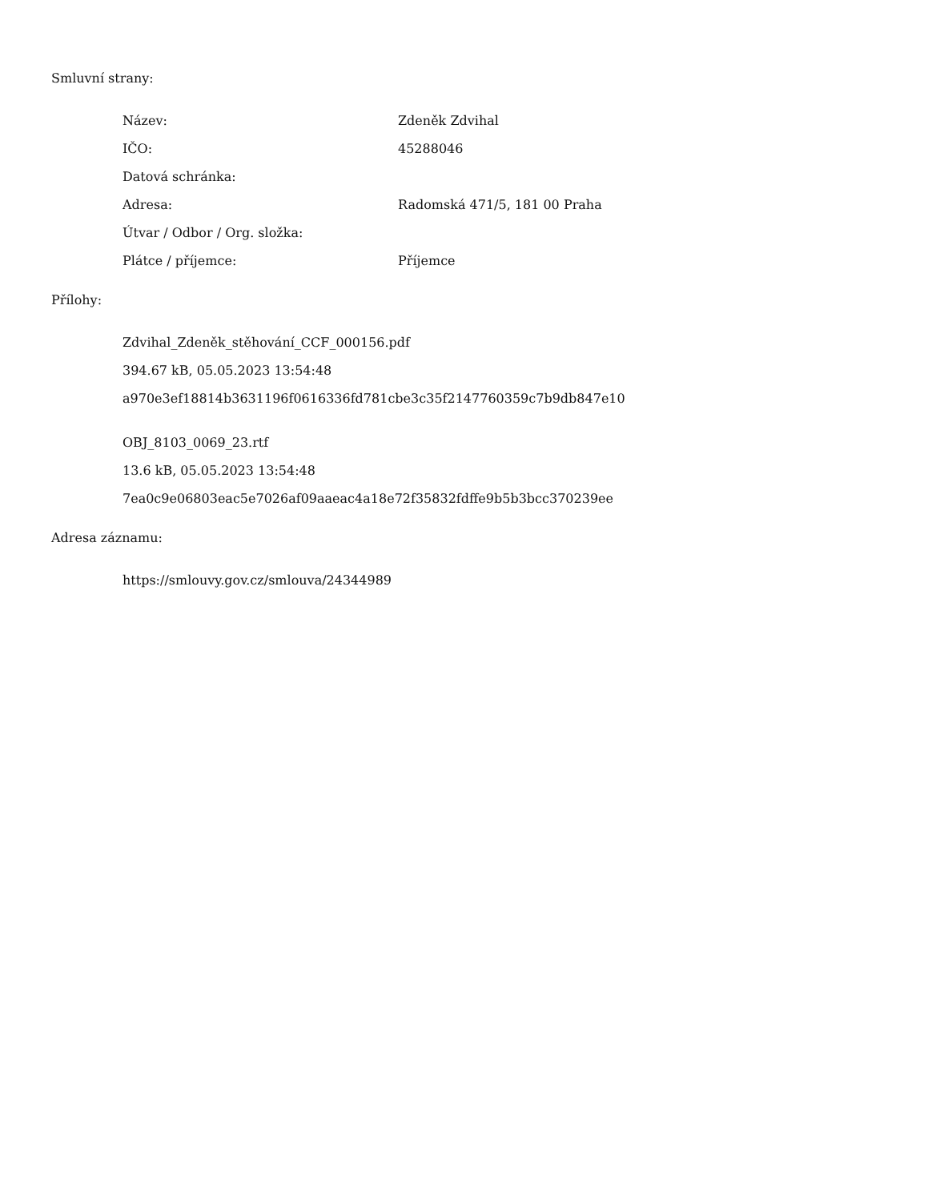Smluvní strany:
| Název: | Zdeněk Zdvihal |
| IČO: | 45288046 |
| Datová schránka: | |
| Adresa: | Radomská 471/5, 181 00 Praha |
| Útvar / Odbor / Org. složka: | |
| Plátce / příjemce: | Příjemce |
Přílohy:
Zdvihal_Zdeněk_stěhování_CCF_000156.pdf
394.67 kB, 05.05.2023 13:54:48
a970e3ef18814b3631196f0616336fd781cbe3c35f2147760359c7b9db847e10
OBJ_8103_0069_23.rtf
13.6 kB, 05.05.2023 13:54:48
7ea0c9e06803eac5e7026af09aaeac4a18e72f35832fdffe9b5b3bcc370239ee
Adresa záznamu:
https://smlouvy.gov.cz/smlouva/24344989